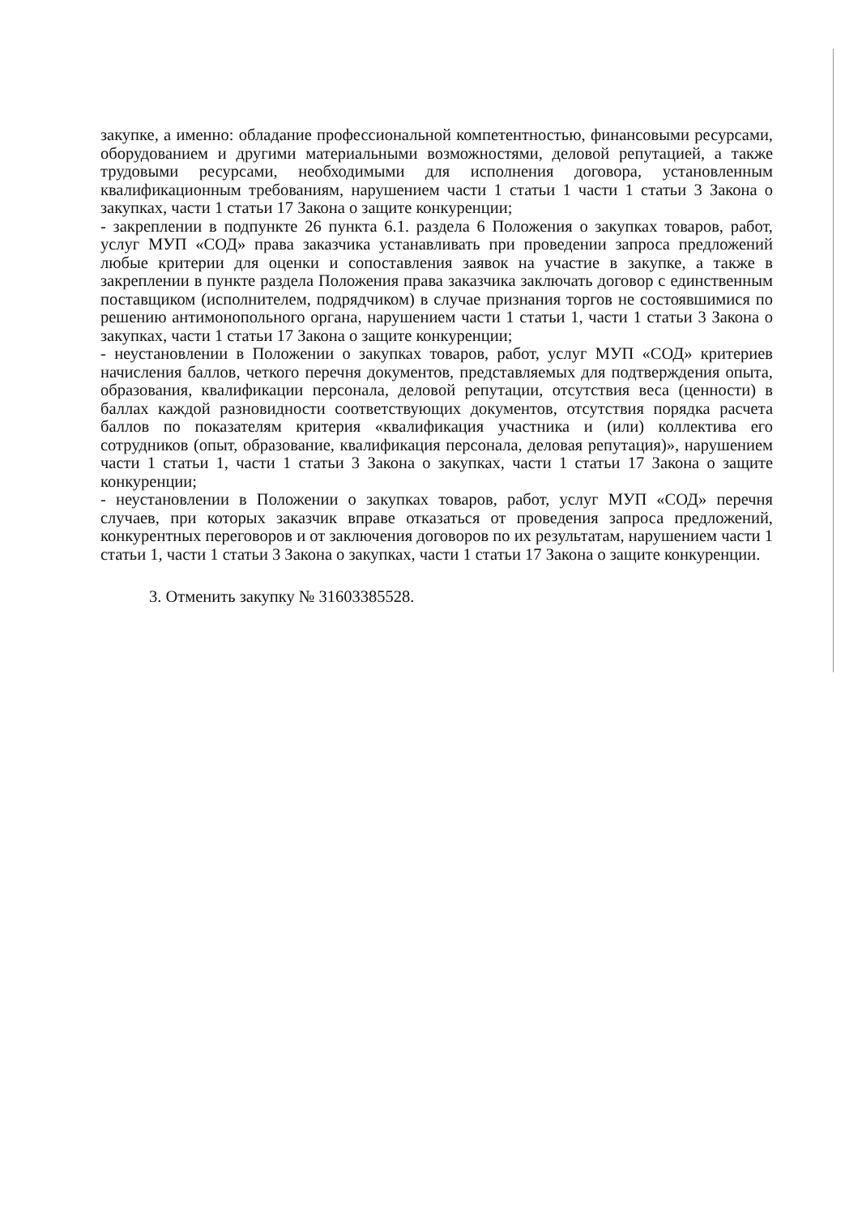закупке, а именно: обладание профессиональной компетентностью, финансовыми ресурсами, оборудованием и другими материальными возможностями, деловой репутацией, а также трудовыми ресурсами, необходимыми для исполнения договора, установленным квалификационным требованиям, нарушением части 1 статьи 1 части 1 статьи 3 Закона о закупках, части 1 статьи 17 Закона о защите конкуренции;
- закреплении в подпункте 26 пункта 6.1. раздела 6 Положения о закупках товаров, работ, услуг МУП «СОД» права заказчика устанавливать при проведении запроса предложений любые критерии для оценки и сопоставления заявок на участие в закупке, а также в закреплении в пункте раздела Положения права заказчика заключать договор с единственным поставщиком (исполнителем, подрядчиком) в случае признания торгов не состоявшимися по решению антимонопольного органа, нарушением части 1 статьи 1, части 1 статьи 3 Закона о закупках, части 1 статьи 17 Закона о защите конкуренции;
- неустановлении в Положении о закупках товаров, работ, услуг МУП «СОД» критериев начисления баллов, четкого перечня документов, представляемых для подтверждения опыта, образования, квалификации персонала, деловой репутации, отсутствия веса (ценности) в баллах каждой разновидности соответствующих документов, отсутствия порядка расчета баллов по показателям критерия «квалификация участника и (или) коллектива его сотрудников (опыт, образование, квалификация персонала, деловая репутация)», нарушением части 1 статьи 1, части 1 статьи 3 Закона о закупках, части 1 статьи 17 Закона о защите конкуренции;
- неустановлении в Положении о закупках товаров, работ, услуг МУП «СОД» перечня случаев, при которых заказчик вправе отказаться от проведения запроса предложений, конкурентных переговоров и от заключения договоров по их результатам, нарушением части 1 статьи 1, части 1 статьи 3 Закона о закупках, части 1 статьи 17 Закона о защите конкуренции.
3. Отменить закупку № 31603385528.